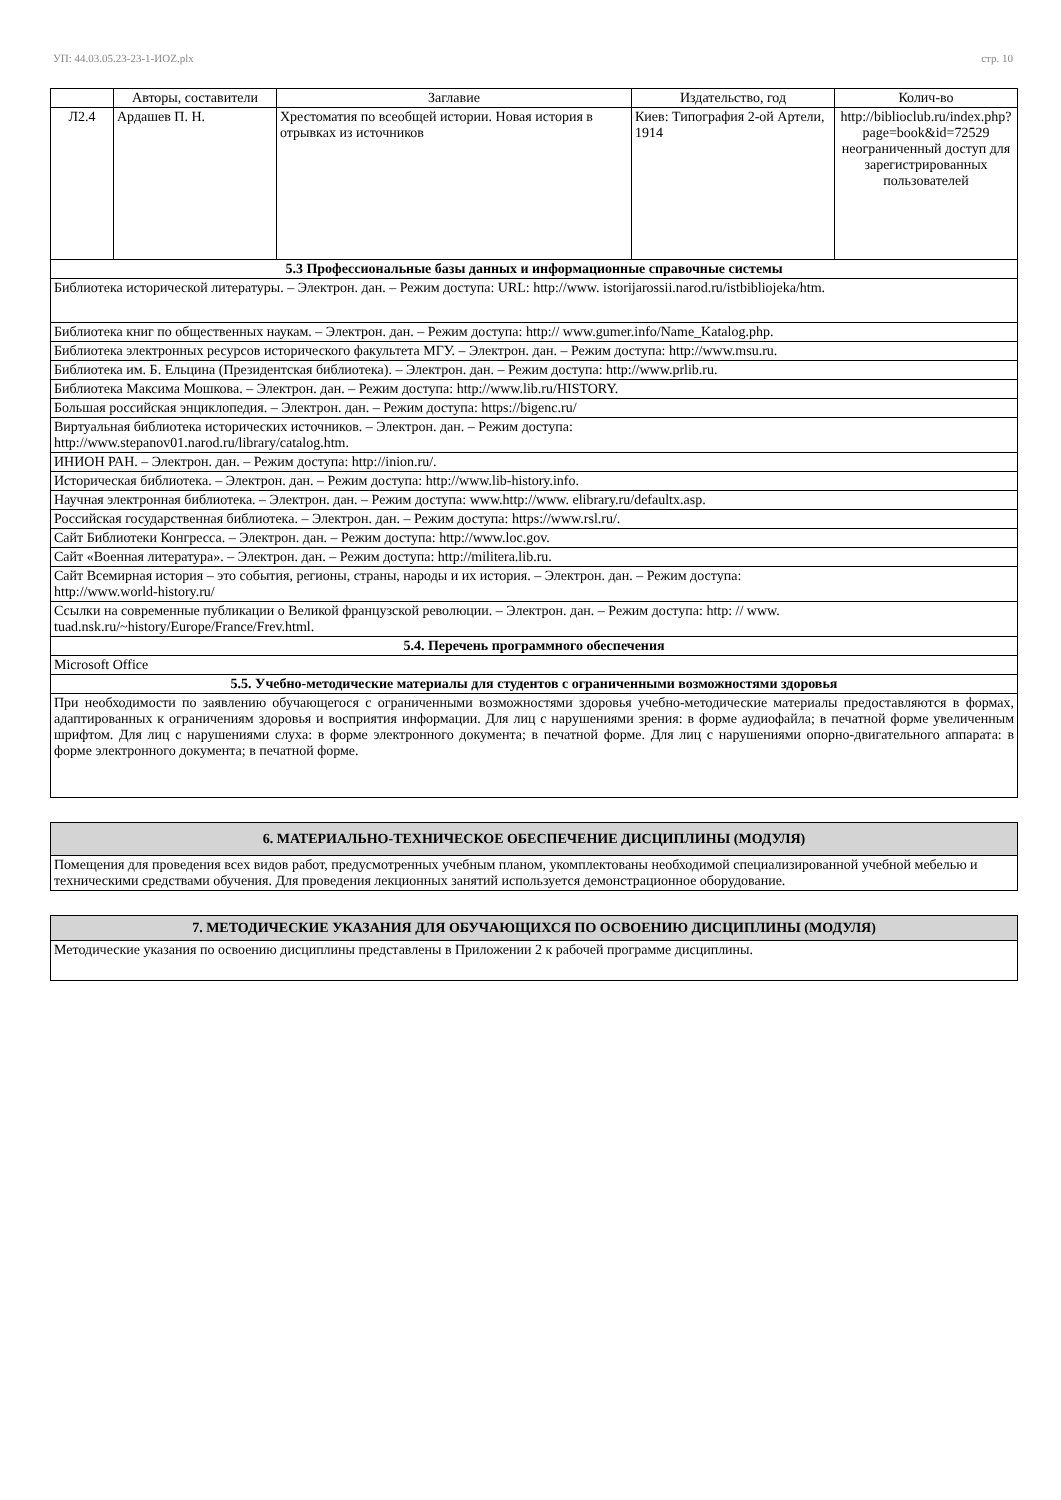УП: 44.03.05.23-23-1-ИОZ.plx стр. 10
| | Авторы, составители | Заглавие | Издательство, год | Колич-во |
| --- | --- | --- | --- | --- |
| Л2.4 | Ардашев П. Н. | Хрестоматия по всеобщей истории. Новая история в отрывках из источников | Киев: Типография 2-ой Артели, 1914 | http://biblioclub.ru/index.php?page=book&id=72529 неограниченный доступ для зарегистрированных пользователей |
| 5.3 Профессиональные базы данных и информационные справочные системы | | | | |
| Библиотека исторической литературы. – Электрон. дан. – Режим доступа: URL: http://www. istorijarossii.narod.ru/istbibliojeka/htm. | | | | |
| Библиотека книг по общественных наукам. – Электрон. дан. – Режим доступа: http:// www.gumer.info/Name_Katalog.php. | | | | |
| Библиотека электронных ресурсов исторического факультета МГУ. – Электрон. дан. – Режим доступа: http://www.msu.ru. | | | | |
| Библиотека им. Б. Ельцина (Президентская библиотека). – Электрон. дан. – Режим доступа: http://www.prlib.ru. | | | | |
| Библиотека Максима Мошкова. – Электрон. дан. – Режим доступа: http://www.lib.ru/HISTORY. | | | | |
| Большая российская энциклопедия. – Электрон. дан. – Режим доступа: https://bigenc.ru/ | | | | |
| Виртуальная библиотека исторических источников. – Электрон. дан. – Режим доступа: http://www.stepanov01.narod.ru/library/catalog.htm. | | | | |
| ИНИОН РАН. – Электрон. дан. – Режим доступа: http://inion.ru/. | | | | |
| Историческая библиотека. – Электрон. дан. – Режим доступа: http://www.lib-history.info. | | | | |
| Научная электронная библиотека. – Электрон. дан. – Режим доступа: www.http://www. elibrary.ru/defaultx.asp. | | | | |
| Российская государственная библиотека. – Электрон. дан. – Режим доступа: https://www.rsl.ru/. | | | | |
| Сайт Библиотеки Конгресса. – Электрон. дан. – Режим доступа: http://www.loc.gov. | | | | |
| Сайт «Военная литература». – Электрон. дан. – Режим доступа: http://militera.lib.ru. | | | | |
| Сайт Всемирная история – это события, регионы, страны, народы и их история. – Электрон. дан. – Режим доступа: http://www.world-history.ru/ | | | | |
| Ссылки на современные публикации о Великой французской революции. – Электрон. дан. – Режим доступа: http: // www. tuad.nsk.ru/~history/Europe/France/Frev.html. | | | | |
| 5.4. Перечень программного обеспечения | | | | |
| Microsoft Office | | | | |
| 5.5. Учебно-методические материалы для студентов с ограниченными возможностями здоровья | | | | |
| При необходимости по заявлению обучающегося с ограниченными возможностями здоровья учебно-методические материалы предоставляются в формах, адаптированных к ограничениям здоровья и восприятия информации. Для лиц с нарушениями зрения: в форме аудиофайла; в печатной форме увеличенным шрифтом. Для лиц с нарушениями слуха: в форме электронного документа; в печатной форме. Для лиц с нарушениями опорно-двигательного аппарата: в форме электронного документа; в печатной форме. | | | | |
| 6. МАТЕРИАЛЬНО-ТЕХНИЧЕСКОЕ ОБЕСПЕЧЕНИЕ ДИСЦИПЛИНЫ (МОДУЛЯ) |
| Помещения для проведения всех видов работ, предусмотренных учебным планом, укомплектованы необходимой специализированной учебной мебелью и техническими средствами обучения. Для проведения лекционных занятий используется демонстрационное оборудование. |
| 7. МЕТОДИЧЕСКИЕ УКАЗАНИЯ ДЛЯ ОБУЧАЮЩИХСЯ ПО ОСВОЕНИЮ ДИСЦИПЛИНЫ (МОДУЛЯ) |
| Методические указания по освоению дисциплины представлены в Приложении 2 к рабочей программе дисциплины. |